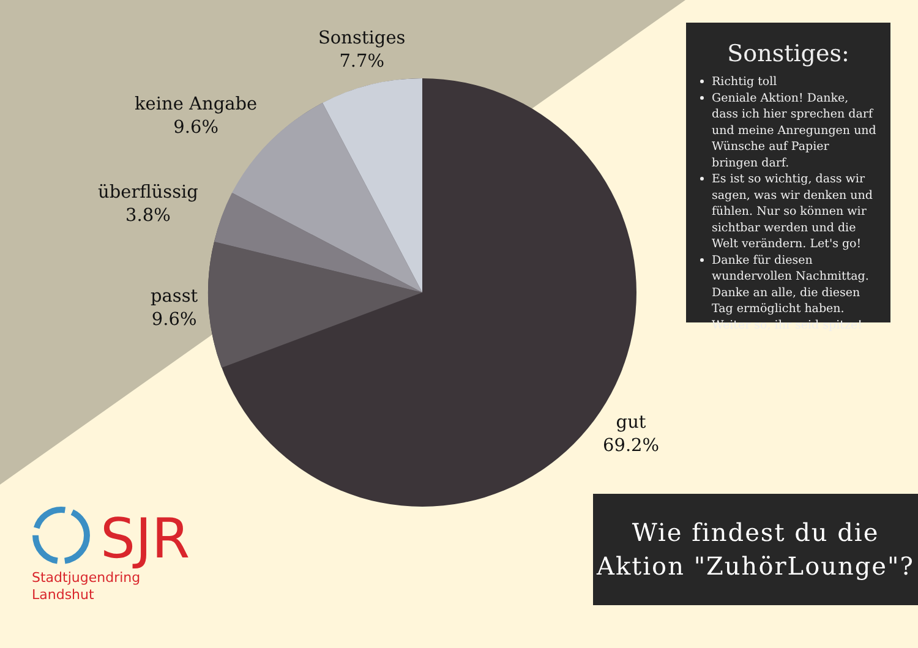Sonstiges
7.7%
keine Angabe
9.6%
überflüssig
3.8%
passt
9.6%
gut
69.2%
Sonstiges:
Richtig toll
Geniale Aktion! Danke, dass ich hier sprechen darf und meine Anregungen und Wünsche auf Papier bringen darf.
Es ist so wichtig, dass wir sagen, was wir denken und fühlen. Nur so können wir sichtbar werden und die Welt verändern. Let's go!
Danke für diesen wundervollen Nachmittag. Danke an alle, die diesen Tag ermöglicht haben. Weiter so, ihr seid spitze!
Wie findest du die
Aktion "ZuhörLounge"?
SJR
Stadtjugendring
Landshut